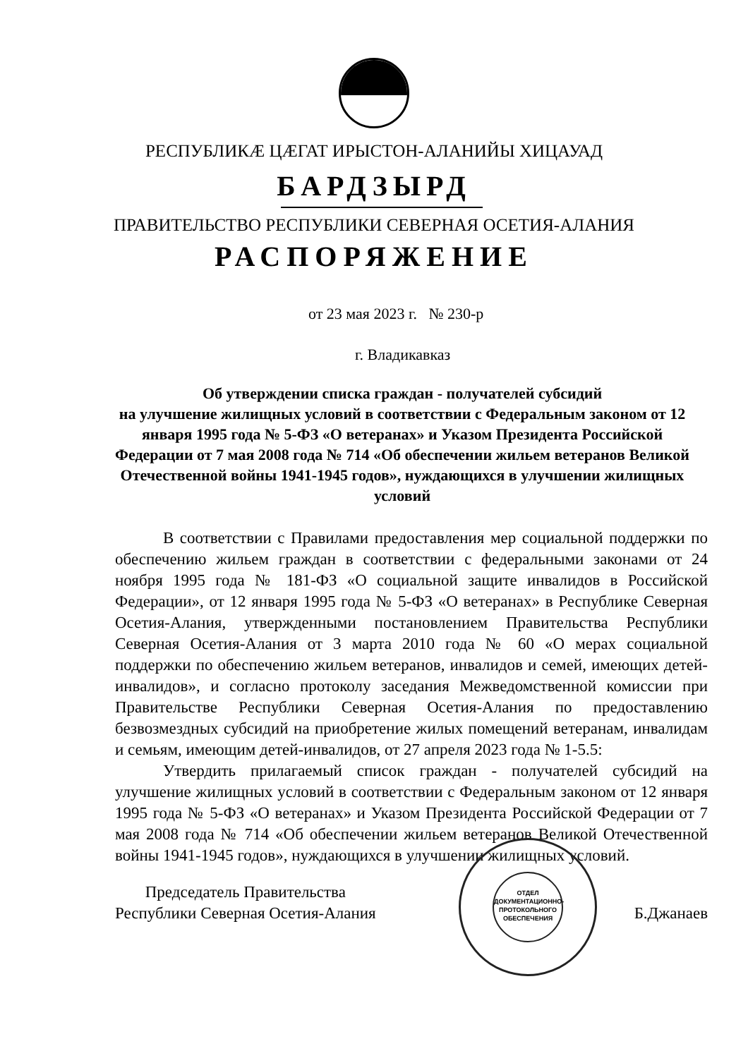РЕСПУБЛИКÆ ЦÆГАТ ИРЫСТОН-АЛАНИЙЫ ХИЦАУАД
БАРДЗЫРД
ПРАВИТЕЛЬСТВО РЕСПУБЛИКИ СЕВЕРНАЯ ОСЕТИЯ-АЛАНИЯ
РАСПОРЯЖЕНИЕ
от 23 мая 2023 г. № 230-р
г. Владикавказ
Об утверждении списка граждан - получателей субсидий
на улучшение жилищных условий в соответствии с Федеральным законом от 12 января 1995 года № 5-ФЗ «О ветеранах» и Указом Президента Российской Федерации от 7 мая 2008 года № 714 «Об обеспечении жильем ветеранов Великой Отечественной войны 1941-1945 годов», нуждающихся в улучшении жилищных условий
В соответствии с Правилами предоставления мер социальной поддержки по обеспечению жильем граждан в соответствии с федеральными законами от 24 ноября 1995 года № 181-ФЗ «О социальной защите инвалидов в Российской Федерации», от 12 января 1995 года № 5-ФЗ «О ветеранах» в Республике Северная Осетия-Алания, утвержденными постановлением Правительства Республики Северная Осетия-Алания от 3 марта 2010 года № 60 «О мерах социальной поддержки по обеспечению жильем ветеранов, инвалидов и семей, имеющих детей-инвалидов», и согласно протоколу заседания Межведомственной комиссии при Правительстве Республики Северная Осетия-Алания по предоставлению безвозмездных субсидий на приобретение жилых помещений ветеранам, инвалидам и семьям, имеющим детей-инвалидов, от 27 апреля 2023 года № 1-5.5:
Утвердить прилагаемый список граждан - получателей субсидий на улучшение жилищных условий в соответствии с Федеральным законом от 12 января 1995 года № 5-ФЗ «О ветеранах» и Указом Президента Российской Федерации от 7 мая 2008 года № 714 «Об обеспечении жильем ветеранов Великой Отечественной войны 1941-1945 годов», нуждающихся в улучшении жилищных условий.
ОТДЕЛ ДОКУМЕНТАЦИОННО-ПРОТОКОЛЬНОГО ОБЕСПЕЧЕНИЯ
Председатель Правительства
Республики Северная Осетия-Алания
Б.Джанаев